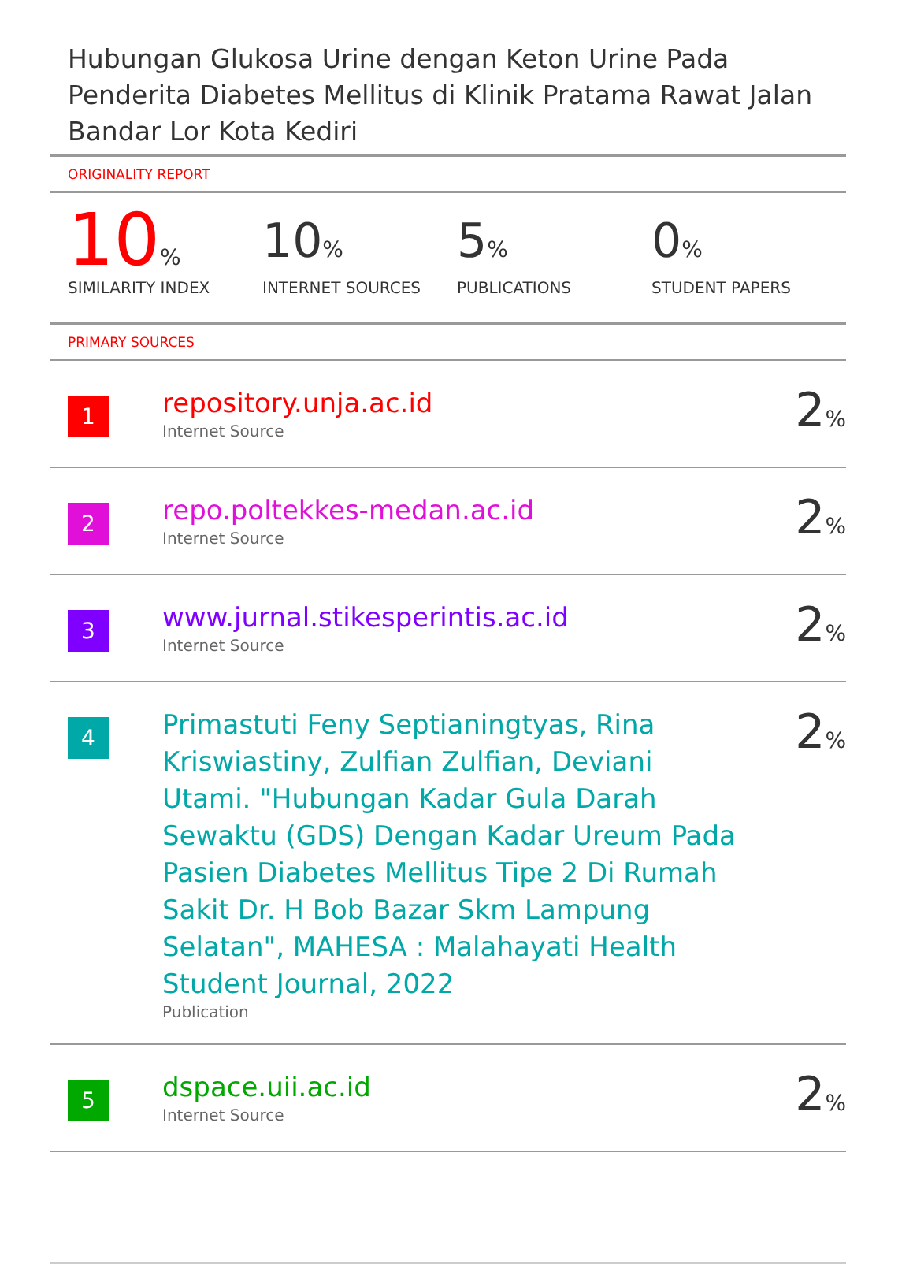Hubungan Glukosa Urine dengan Keton Urine Pada Penderita Diabetes Mellitus di Klinik Pratama Rawat Jalan Bandar Lor Kota Kediri
ORIGINALITY REPORT
10%
SIMILARITY INDEX
10%
INTERNET SOURCES
5%
PUBLICATIONS
0%
STUDENT PAPERS
PRIMARY SOURCES
| 1 | repository.unja.ac.id Internet Source | 2 % |
| 2 | repo.poltekkes-medan.ac.id Internet Source | 2 % |
| 3 | www.jurnal.stikesperintis.ac.id Internet Source | 2 % |
| 4 | Primastuti Feny Septianingtyas, Rina Kriswiastiny, Zulfian Zulfian, Deviani Utami. "Hubungan Kadar Gula Darah Sewaktu (GDS) Dengan Kadar Ureum Pada Pasien Diabetes Mellitus Tipe 2 Di Rumah Sakit Dr. H Bob Bazar Skm Lampung Selatan", MAHESA : Malahayati Health Student Journal, 2022 Publication | 2 % |
| 5 | dspace.uii.ac.id Internet Source | 2 % |